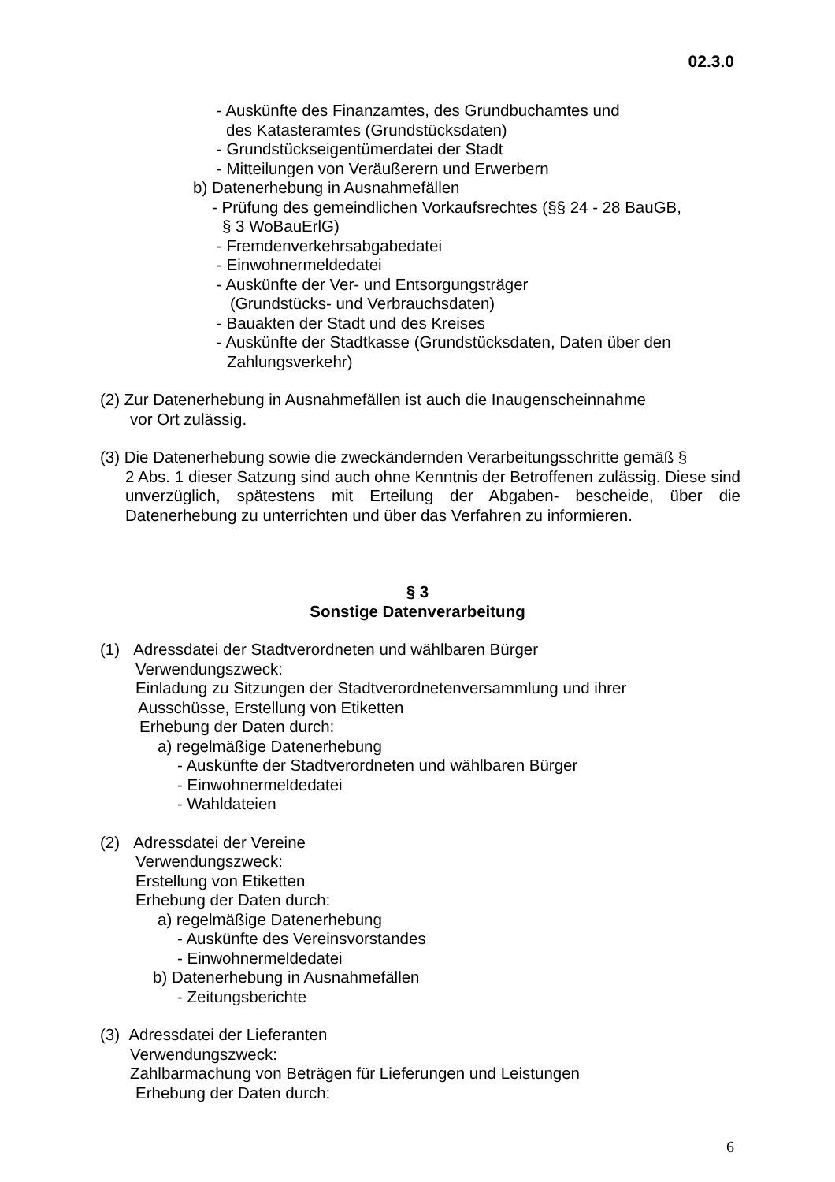02.3.0
- Auskünfte des Finanzamtes, des Grundbuchamtes und
des Katasteramtes (Grundstücksdaten)
- Grundstückseigentümerdatei der Stadt
- Mitteilungen von Veräußerern und Erwerbern
b) Datenerhebung in Ausnahmefällen
- Prüfung des gemeindlichen Vorkaufsrechtes (§§ 24 - 28 BauGB,
§ 3 WoBauErlG)
- Fremdenverkehrsabgabedatei
- Einwohnermeldedatei
- Auskünfte der Ver- und Entsorgungsträger
(Grundstücks- und Verbrauchsdaten)
- Bauakten der Stadt und des Kreises
- Auskünfte der Stadtkasse (Grundstücksdaten, Daten über den
Zahlungsverkehr)
(2) Zur Datenerhebung in Ausnahmefällen ist auch die Inaugenscheinnahme
vor Ort zulässig.
(3) Die Datenerhebung sowie die zweckändernden Verarbeitungsschritte gemäß §
2 Abs. 1 dieser Satzung sind auch ohne Kenntnis der Betroffenen zulässig. Diese sind unverzüglich, spätestens mit Erteilung der Abgaben- bescheide, über die Datenerhebung zu unterrichten und über das Verfahren zu informieren.
§ 3
Sonstige Datenverarbeitung
(1) Adressdatei der Stadtverordneten und wählbaren Bürger
Verwendungszweck:
Einladung zu Sitzungen der Stadtverordnetenversammlung und ihrer
Ausschüsse, Erstellung von Etiketten
Erhebung der Daten durch:
a) regelmäßige Datenerhebung
- Auskünfte der Stadtverordneten und wählbaren Bürger
- Einwohnermeldedatei
- Wahldateien
(2) Adressdatei der Vereine
Verwendungszweck:
Erstellung von Etiketten
Erhebung der Daten durch:
a) regelmäßige Datenerhebung
- Auskünfte des Vereinsvorstandes
- Einwohnermeldedatei
b) Datenerhebung in Ausnahmefällen
- Zeitungsberichte
(3) Adressdatei der Lieferanten
Verwendungszweck:
Zahlbarmachung von Beträgen für Lieferungen und Leistungen
Erhebung der Daten durch:
6